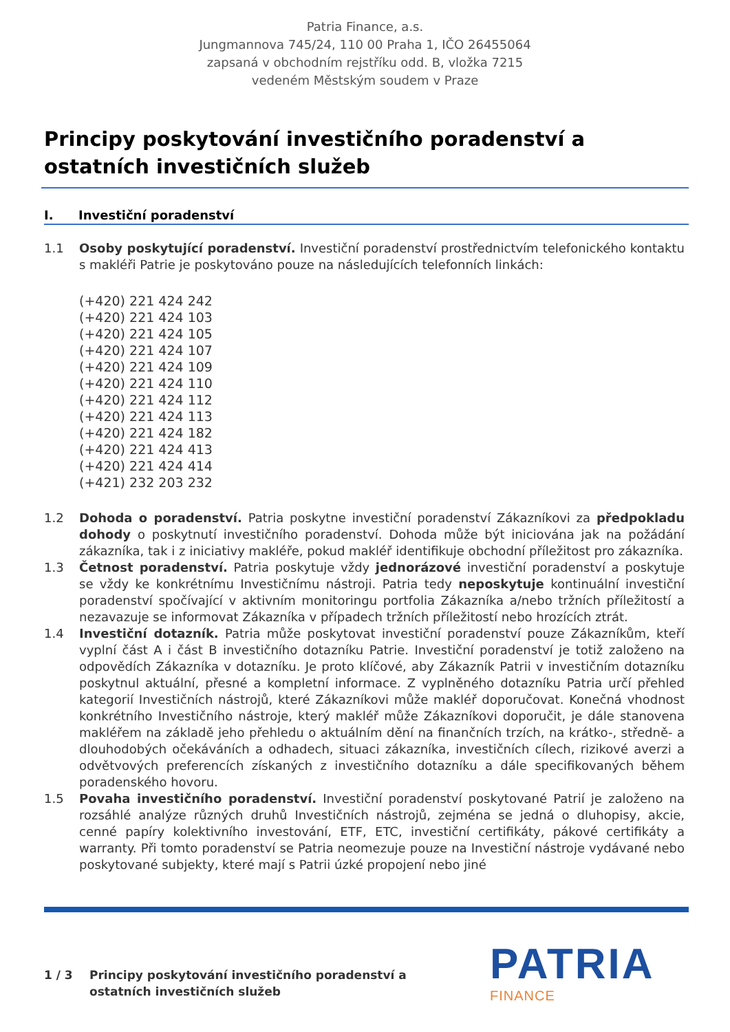Patria Finance, a.s.
Jungmannova 745/24, 110 00 Praha 1, IČO 26455064
zapsaná v obchodním rejstříku odd. B, vložka 7215
vedeném Městským soudem v Praze
Principy poskytování investičního poradenství a ostatních investičních služeb
I. Investiční poradenství
1.1 Osoby poskytující poradenství. Investiční poradenství prostřednictvím telefonického kontaktu s makléři Patrie je poskytováno pouze na následujících telefonních linkách:
(+420) 221 424 242
(+420) 221 424 103
(+420) 221 424 105
(+420) 221 424 107
(+420) 221 424 109
(+420) 221 424 110
(+420) 221 424 112
(+420) 221 424 113
(+420) 221 424 182
(+420) 221 424 413
(+420) 221 424 414
(+421) 232 203 232
1.2 Dohoda o poradenství. Patria poskytne investiční poradenství Zákazníkovi za předpokladu dohody o poskytnutí investičního poradenství. Dohoda může být iniciována jak na požádání zákazníka, tak i z iniciativy makléře, pokud makléř identifikuje obchodní příležitost pro zákazníka.
1.3 Četnost poradenství. Patria poskytuje vždy jednorázové investiční poradenství a poskytuje se vždy ke konkrétnímu Investičnímu nástroji. Patria tedy neposkytuje kontinuální investiční poradenství spočívající v aktivním monitoringu portfolia Zákazníka a/nebo tržních příležitostí a nezavazuje se informovat Zákazníka v případech tržních příležitostí nebo hrozících ztrát.
1.4 Investiční dotazník. Patria může poskytovat investiční poradenství pouze Zákazníkům, kteří vyplní část A i část B investičního dotazníku Patrie. Investiční poradenství je totiž založeno na odpovědích Zákazníka v dotazníku. Je proto klíčové, aby Zákazník Patrii v investičním dotazníku poskytnul aktuální, přesné a kompletní informace. Z vyplněného dotazníku Patria určí přehled kategorií Investičních nástrojů, které Zákazníkovi může makléř doporučovat. Konečná vhodnost konkrétního Investičního nástroje, který makléř může Zákazníkovi doporučit, je dále stanovena makléřem na základě jeho přehledu o aktuálním dění na finančních trzích, na krátko-, středně- a dlouhodobých očekáváních a odhadech, situaci zákazníka, investičních cílech, rizikové averzi a odvětvových preferencích získaných z investičního dotazníku a dále specifikovaných během poradenského hovoru.
1.5 Povaha investičního poradenství. Investiční poradenství poskytované Patrií je založeno na rozsáhlé analýze různých druhů Investičních nástrojů, zejména se jedná o dluhopisy, akcie, cenné papíry kolektivního investování, ETF, ETC, investiční certifikáty, pákové certifikáty a warranty. Při tomto poradenství se Patria neomezuje pouze na Investiční nástroje vydávané nebo poskytované subjekty, které mají s Patrii úzké propojení nebo jiné
1 / 3 Principy poskytování investičního poradenství a
ostatních investičních služeb
PATRIA
FINANCE